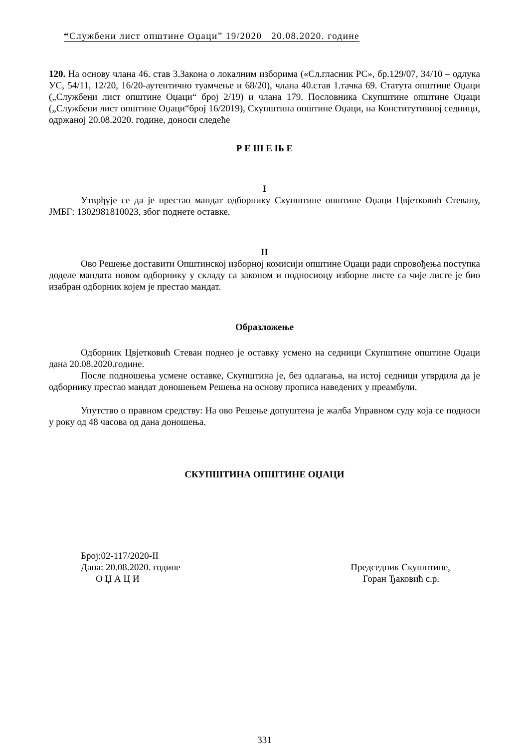“Службени лист општине Оџаци” 19/2020 20.08.2020. године
120. На основу члана 46. став 3.Закона о локалним изборима («Сл.гласник РС», бр.129/07, 34/10 – одлука УС, 54/11, 12/20, 16/20-аутентично туамчење и 68/20), члана 40.став 1.тачка 69. Статута општине Оџаци („Службени лист општине Оџаци“ број 2/19) и члана 179. Пословника Скупштине општине Оџаци („Службени лист општине Оџаци“број 16/2019), Скупштина општине Оџаци, на Конститутивној седници, одржаној 20.08.2020. године, доноси следеће
Р Е Ш Е Њ Е
I
Утврђује се да је престао мандат одборнику Скупштине општине Оџаци Цвјетковић Стевану, ЈМБГ: 1302981810023, због поднете оставке.
II
Ово Решење доставити Општинској изборној комисији општине Оџаци ради спровођења поступка доделе мандата новом одборнику у складу са законом и подносиоцу изборне листе са чије листе је био изабран одборник којем је престао мандат.
Образложење
Одборник Цвјетковић Стеван поднео је оставку усмено на седници Скупштине општине Оџаци дана 20.08.2020.године.
После подношења усмене оставке, Скупштина је, без одлагања, на истој седници утврдила да је одборнику престао мандат доношењем Решења на основу прописа наведених у преамбули.
Упутство о правном средству: На ово Решење допуштена је жалба Управном суду која се подноси у року од 48 часова од дана доношења.
СКУПШТИНА ОПШТИНЕ ОЏАЦИ
Број:02-117/2020-II
Дана: 20.08.2020. године Председник Скупштине,
О Џ А Ц И Горан Ђаковић с.р.
331